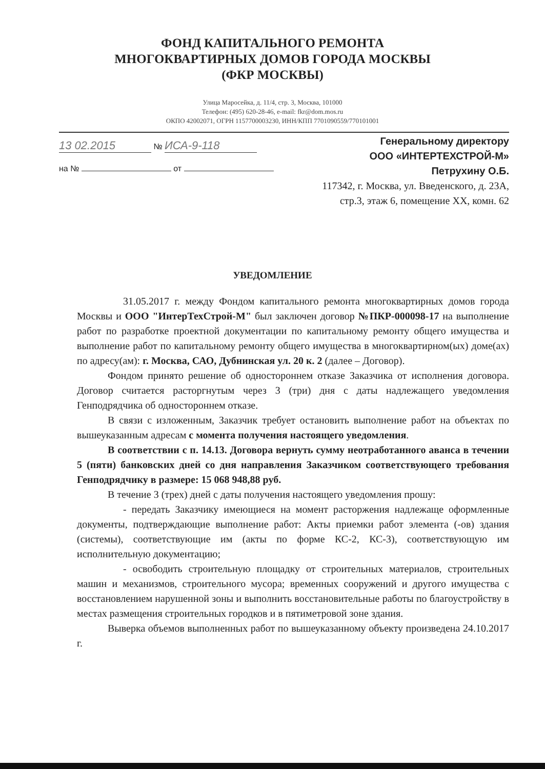ФОНД КАПИТАЛЬНОГО РЕМОНТА
МНОГОКВАРТИРНЫХ ДОМОВ ГОРОДА МОСКВЫ
(ФКР МОСКВЫ)
Улица Маросейка, д. 11/4, стр. 3, Москва, 101000
Телефон: (495) 620-28-46, e-mail: fkr@dom.mos.ru
ОКПО 42002071, ОГРН 1157700003230, ИНН/КПП 7701090559/770101001
13 02.2015 № ИСА-9-118
на № от
Генеральному директору
ООО «ИНТЕРТЕХСТРОЙ-М»
Петрухину О.Б.
117342, г. Москва, ул. Введенского, д. 23А,
стр.3, этаж 6, помещение XX, комн. 62
УВЕДОМЛЕНИЕ
31.05.2017 г. между Фондом капитального ремонта многоквартирных домов города Москвы и ООО "ИнтерТехСтрой-М" был заключен договор №ПКР-000098-17 на выполнение работ по разработке проектной документации по капитальному ремонту общего имущества и выполнение работ по капитальному ремонту общего имущества в многоквартирном(ых) доме(ах) по адресу(ам): г. Москва, САО, Дубнинская ул. 20 к. 2 (далее – Договор).
Фондом принято решение об одностороннем отказе Заказчика от исполнения договора. Договор считается расторгнутым через 3 (три) дня с даты надлежащего уведомления Генподрядчика об одностороннем отказе.
В связи с изложенным, Заказчик требует остановить выполнение работ на объектах по вышеуказанным адресам с момента получения настоящего уведомления.
В соответствии с п. 14.13. Договора вернуть сумму неотработанного аванса в течении 5 (пяти) банковских дней со дня направления Заказчиком соответствующего требования Генподрядчику в размере: 15 068 948,88 руб.
В течение 3 (трех) дней с даты получения настоящего уведомления прошу:
- передать Заказчику имеющиеся на момент расторжения надлежаще оформленные документы, подтверждающие выполнение работ: Акты приемки работ элемента (-ов) здания (системы), соответствующие им (акты по форме КС-2, КС-3), соответствующую им исполнительную документацию;
- освободить строительную площадку от строительных материалов, строительных машин и механизмов, строительного мусора; временных сооружений и другого имущества с восстановлением нарушенной зоны и выполнить восстановительные работы по благоустройству в местах размещения строительных городков и в пятиметровой зоне здания.
Выверка объемов выполненных работ по вышеуказанному объекту произведена 24.10.2017 г.